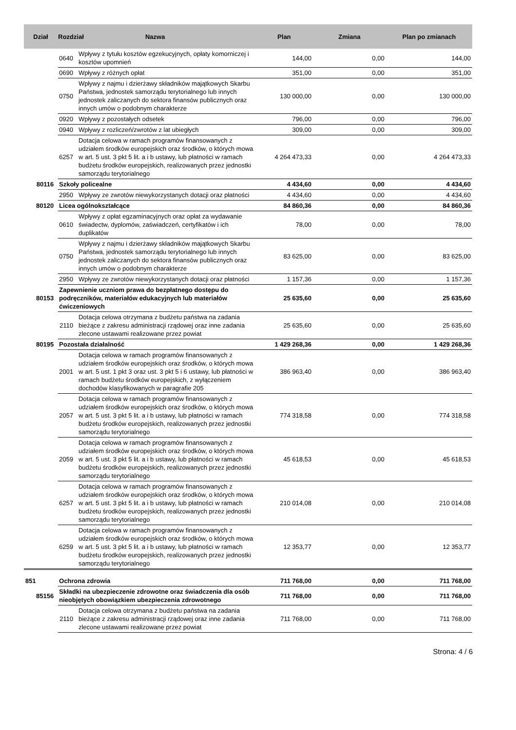| Dział | Rozdział Nazwa | | Plan | Zmiana | Plan po zmianach |
| --- | --- | --- | --- | --- | --- |
| | 0640 | Wpływy z tytułu kosztów egzekucyjnych, opłaty komorniczej i kosztów upomnień | 144,00 | 0,00 | 144,00 |
| | 0690 | Wpływy z różnych opłat | 351,00 | 0,00 | 351,00 |
| | 0750 | Wpływy z najmu i dzierżawy składników majątkowych Skarbu Państwa, jednostek samorządu terytorialnego lub innych jednostek zaliczanych do sektora finansów publicznych oraz innych umów o podobnym charakterze | 130 000,00 | 0,00 | 130 000,00 |
| | 0920 | Wpływy z pozostałych odsetek | 796,00 | 0,00 | 796,00 |
| | 0940 | Wpływy z rozliczeń/zwrotów z lat ubiegłych | 309,00 | 0,00 | 309,00 |
| | 6257 | Dotacja celowa w ramach programów finansowanych z udziałem środków europejskich oraz środków, o których mowa w art. 5 ust. 3 pkt 5 lit. a i b ustawy, lub płatności w ramach budżetu środków europejskich, realizowanych przez jednostki samorządu terytorialnego | 4 264 473,33 | 0,00 | 4 264 473,33 |
| 80116 | Szkoły policealne | | 4 434,60 | 0,00 | 4 434,60 |
| | 2950 | Wpływy ze zwrotów niewykorzystanych dotacji oraz płatności | 4 434,60 | 0,00 | 4 434,60 |
| 80120 | Licea ogólnokształcące | | 84 860,36 | 0,00 | 84 860,36 |
| | 0610 | Wpływy z opłat egzaminacyjnych oraz opłat za wydawanie świadectw, dyplomów, zaświadczeń, certyfikatów i ich duplikatów | 78,00 | 0,00 | 78,00 |
| | 0750 | Wpływy z najmu i dzierżawy składników majątkowych Skarbu Państwa, jednostek samorządu terytorialnego lub innych jednostek zaliczanych do sektora finansów publicznych oraz innych umów o podobnym charakterze | 83 625,00 | 0,00 | 83 625,00 |
| | 2950 | Wpływy ze zwrotów niewykorzystanych dotacji oraz płatności | 1 157,36 | 0,00 | 1 157,36 |
| 80153 | Zapewnienie uczniom prawa do bezpłatnego dostępu do podręczników, materiałów edukacyjnych lub materiałów ćwiczeniowych | | 25 635,60 | 0,00 | 25 635,60 |
| | 2110 | Dotacja celowa otrzymana z budżetu państwa na zadania bieżące z zakresu administracji rządowej oraz inne zadania zlecone ustawami realizowane przez powiat | 25 635,60 | 0,00 | 25 635,60 |
| 80195 | Pozostała działalność | | 1 429 268,36 | 0,00 | 1 429 268,36 |
| | 2001 | Dotacja celowa w ramach programów finansowanych z udziałem środków europejskich oraz środków, o których mowa w art. 5 ust. 1 pkt 3 oraz ust. 3 pkt 5 i 6 ustawy, lub płatności w ramach budżetu środków europejskich, z wyłączeniem dochodów klasyfikowanych w paragrafie 205 | 386 963,40 | 0,00 | 386 963,40 |
| | 2057 | Dotacja celowa w ramach programów finansowanych z udziałem środków europejskich oraz środków, o których mowa w art. 5 ust. 3 pkt 5 lit. a i b ustawy, lub płatności w ramach budżetu środków europejskich, realizowanych przez jednostki samorządu terytorialnego | 774 318,58 | 0,00 | 774 318,58 |
| | 2059 | Dotacja celowa w ramach programów finansowanych z udziałem środków europejskich oraz środków, o których mowa w art. 5 ust. 3 pkt 5 lit. a i b ustawy, lub płatności w ramach budżetu środków europejskich, realizowanych przez jednostki samorządu terytorialnego | 45 618,53 | 0,00 | 45 618,53 |
| | 6257 | Dotacja celowa w ramach programów finansowanych z udziałem środków europejskich oraz środków, o których mowa w art. 5 ust. 3 pkt 5 lit. a i b ustawy, lub płatności w ramach budżetu środków europejskich, realizowanych przez jednostki samorządu terytorialnego | 210 014,08 | 0,00 | 210 014,08 |
| | 6259 | Dotacja celowa w ramach programów finansowanych z udziałem środków europejskich oraz środków, o których mowa w art. 5 ust. 3 pkt 5 lit. a i b ustawy, lub płatności w ramach budżetu środków europejskich, realizowanych przez jednostki samorządu terytorialnego | 12 353,77 | 0,00 | 12 353,77 |
| 851 | Ochrona zdrowia | | 711 768,00 | 0,00 | 711 768,00 |
| 85156 | Składki na ubezpieczenie zdrowotne oraz świadczenia dla osób nieobjętych obowiązkiem ubezpieczenia zdrowotnego | | 711 768,00 | 0,00 | 711 768,00 |
| | 2110 | Dotacja celowa otrzymana z budżetu państwa na zadania bieżące z zakresu administracji rządowej oraz inne zadania zlecone ustawami realizowane przez powiat | 711 768,00 | 0,00 | 711 768,00 |
Strona: 4 / 6